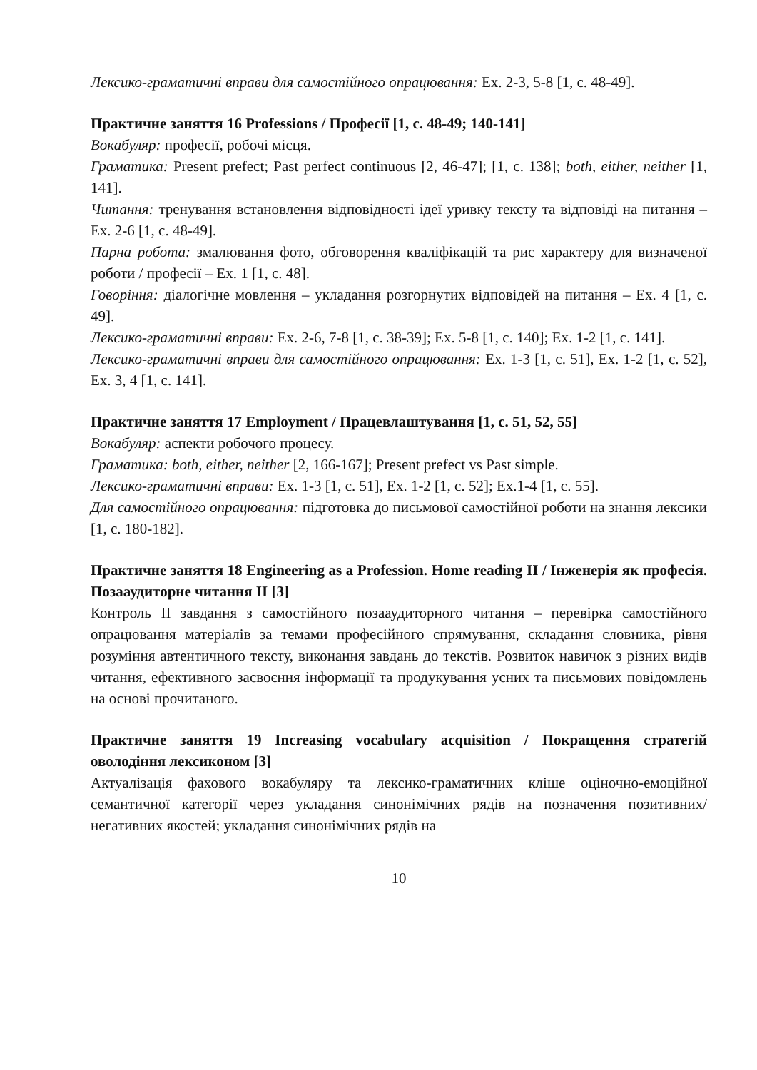Лексико-граматичні вправи для самостійного опрацювання: Ex. 2-3, 5-8 [1, с. 48-49].
Практичне заняття 16 Professions / Професії [1, с. 48-49; 140-141]
Вокабуляр: професії, робочі місця.
Граматика: Present prefect; Past perfect continuous [2, 46-47]; [1, с. 138]; both, either, neither [1, 141].
Читання: тренування встановлення відповідності ідеї уривку тексту та відповіді на питання – Ex. 2-6 [1, с. 48-49].
Парна робота: змалювання фото, обговорення кваліфікацій та рис характеру для визначеної роботи / професії – Ex. 1 [1, с. 48].
Говоріння: діалогічне мовлення – укладання розгорнутих відповідей на питання – Ex. 4 [1, с. 49].
Лексико-граматичні вправи: Ex. 2-6, 7-8 [1, с. 38-39]; Ex. 5-8 [1, с. 140]; Ex. 1-2 [1, с. 141].
Лексико-граматичні вправи для самостійного опрацювання: Ex. 1-3 [1, с. 51], Ex. 1-2 [1, с. 52], Ex. 3, 4 [1, с. 141].
Практичне заняття 17 Employment / Працевлаштування [1, с. 51, 52, 55]
Вокабуляр: аспекти робочого процесу.
Граматика: both, either, neither [2, 166-167]; Present prefect vs Past simple.
Лексико-граматичні вправи: Ex. 1-3 [1, с. 51], Ex. 1-2 [1, с. 52]; Ex.1-4 [1, с. 55].
Для самостійного опрацювання: підготовка до письмової самостійної роботи на знання лексики [1, с. 180-182].
Практичне заняття 18 Engineering as a Profession. Home reading II / Інженерія як професія. Позааудиторне читання II [3]
Контроль II завдання з самостійного позааудиторного читання – перевірка самостійного опрацювання матеріалів за темами професійного спрямування, складання словника, рівня розуміння автентичного тексту, виконання завдань до текстів. Розвиток навичок з різних видів читання, ефективного засвоєння інформації та продукування усних та письмових повідомлень на основі прочитаного.
Практичне заняття 19 Increasing vocabulary acquisition / Покращення стратегій оволодіння лексиконом [3]
Актуалізація фахового вокабуляру та лексико-граматичних кліше оціночно-емоційної семантичної категорії через укладання синонімічних рядів на позначення позитивних/негативних якостей; укладання синонімічних рядів на
10